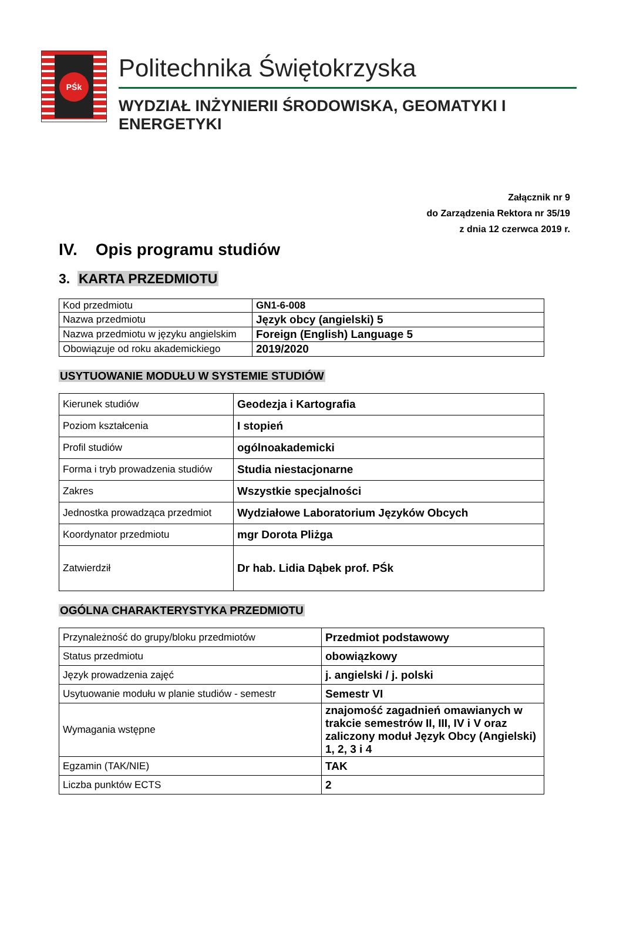PŚk
Politechnika Świętokrzyska
WYDZIAŁ INŻYNIERII ŚRODOWISKA, GEOMATYKI I ENERGETYKI
Załącznik nr 9
do Zarządzenia Rektora nr 35/19
z dnia 12 czerwca 2019 r.
IV. Opis programu studiów
3. KARTA PRZEDMIOTU
| Kod przedmiotu | GN1-6-008 |
| Nazwa przedmiotu | Język obcy (angielski) 5 |
| Nazwa przedmiotu w języku angielskim | Foreign (English) Language 5 |
| Obowiązuje od roku akademickiego | 2019/2020 |
USYTUOWANIE MODUŁU W SYSTEMIE STUDIÓW
| Kierunek studiów | Geodezja i Kartografia |
| Poziom kształcenia | I stopień |
| Profil studiów | ogólnoakademicki |
| Forma i tryb prowadzenia studiów | Studia niestacjonarne |
| Zakres | Wszystkie specjalności |
| Jednostka prowadząca przedmiot | Wydziałowe Laboratorium Języków Obcych |
| Koordynator przedmiotu | mgr Dorota Pliżga |
| Zatwierdził | Dr hab. Lidia Dąbek prof. PŚk |
OGÓLNA CHARAKTERYSTYKA PRZEDMIOTU
| Przynależność do grupy/bloku przedmiotów | Przedmiot podstawowy |
| Status przedmiotu | obowiązkowy |
| Język prowadzenia zajęć | j. angielski / j. polski |
| Usytuowanie modułu w planie studiów - semestr | Semestr VI |
| Wymagania wstępne | znajomość zagadnień omawianych w trakcie semestrów II, III, IV i V oraz zaliczony moduł Język Obcy (Angielski) 1, 2, 3 i 4 |
| Egzamin (TAK/NIE) | TAK |
| Liczba punktów ECTS | 2 |